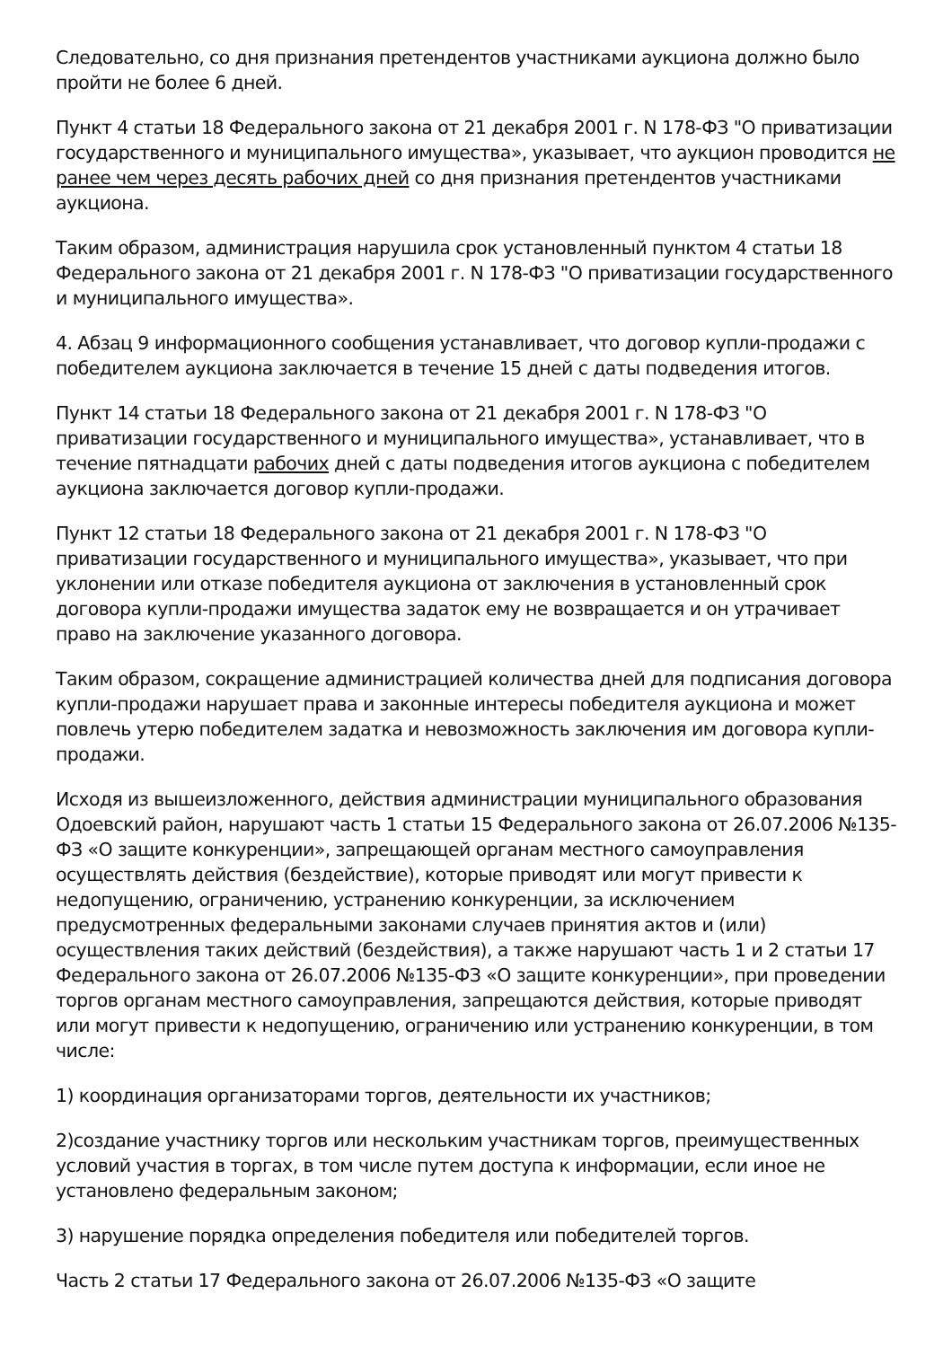Следовательно, со дня признания претендентов участниками аукциона должно было пройти не более 6 дней.
Пункт 4 статьи 18 Федерального закона от 21 декабря 2001 г. N 178-ФЗ "О приватизации государственного и муниципального имущества», указывает, что аукцион проводится не ранее чем через десять рабочих дней со дня признания претендентов участниками аукциона.
Таким образом, администрация нарушила срок установленный пунктом 4 статьи 18 Федерального закона от 21 декабря 2001 г. N 178-ФЗ "О приватизации государственного и муниципального имущества».
4. Абзац 9 информационного сообщения устанавливает, что договор купли-продажи с победителем аукциона заключается в течение 15 дней с даты подведения итогов.
Пункт 14 статьи 18 Федерального закона от 21 декабря 2001 г. N 178-ФЗ "О приватизации государственного и муниципального имущества», устанавливает, что в течение пятнадцати рабочих дней с даты подведения итогов аукциона с победителем аукциона заключается договор купли-продажи.
Пункт 12 статьи 18 Федерального закона от 21 декабря 2001 г. N 178-ФЗ "О приватизации государственного и муниципального имущества», указывает, что при уклонении или отказе победителя аукциона от заключения в установленный срок договора купли-продажи имущества задаток ему не возвращается и он утрачивает право на заключение указанного договора.
Таким образом, сокращение администрацией количества дней для подписания договора купли-продажи нарушает права и законные интересы победителя аукциона и может повлечь утерю победителем задатка и невозможность заключения им договора купли- продажи.
Исходя из вышеизложенного, действия администрации муниципального образования Одоевский район, нарушают часть 1 статьи 15 Федерального закона от 26.07.2006 №135-ФЗ «О защите конкуренции», запрещающей органам местного самоуправления осуществлять действия (бездействие), которые приводят или могут привести к недопущению, ограничению, устранению конкуренции, за исключением предусмотренных федеральными законами случаев принятия актов и (или) осуществления таких действий (бездействия), а также нарушают часть 1 и 2 статьи 17 Федерального закона от 26.07.2006 №135-ФЗ «О защите конкуренции», при проведении торгов органам местного самоуправления, запрещаются действия, которые приводят или могут привести к недопущению, ограничению или устранению конкуренции, в том числе:
1) координация организаторами торгов, деятельности их участников;
2)создание участнику торгов или нескольким участникам торгов, преимущественных условий участия в торгах, в том числе путем доступа к информации, если иное не установлено федеральным законом;
3) нарушение порядка определения победителя или победителей торгов.
Часть 2 статьи 17 Федерального закона от 26.07.2006 №135-ФЗ «О защите